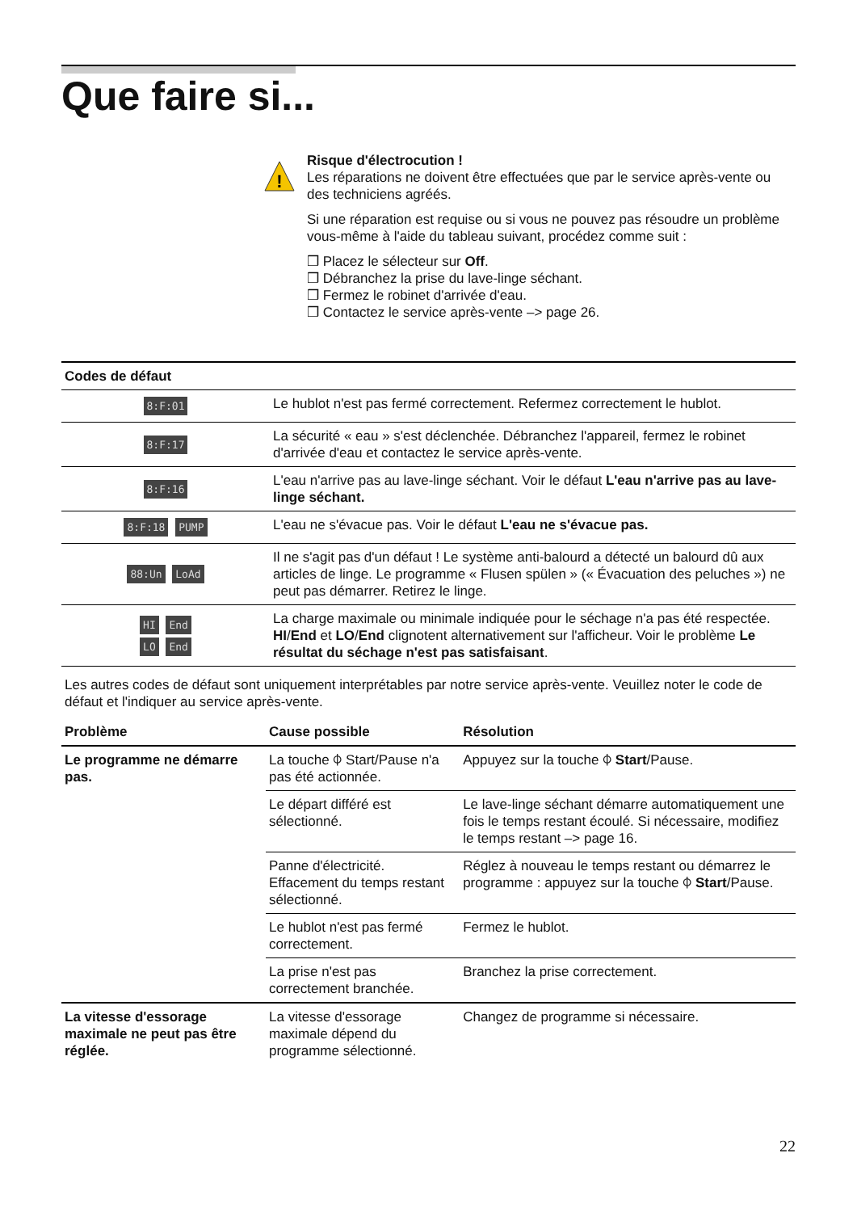Que faire si...
!
Risque d'électrocution !
Les réparations ne doivent être effectuées que par le service après-vente ou des techniciens agréés.
Si une réparation est requise ou si vous ne pouvez pas résoudre un problème vous-même à l'aide du tableau suivant, procédez comme suit :
❒ Placez le sélecteur sur Off.
❒ Débranchez la prise du lave-linge séchant.
❒ Fermez le robinet d'arrivée d'eau.
❒ Contactez le service après-vente –> page 26.
| Codes de défaut | |
| --- | --- |
| 8:F:01 | Le hublot n'est pas fermé correctement. Refermez correctement le hublot. |
| 8:F:17 | La sécurité « eau » s'est déclenchée. Débranchez l'appareil, fermez le robinet d'arrivée d'eau et contactez le service après-vente. |
| 8:F:16 | L'eau n'arrive pas au lave-linge séchant. Voir le défaut L'eau n'arrive pas au lave-linge séchant. |
| 8:F:18 PUMP | L'eau ne s'évacue pas. Voir le défaut L'eau ne s'évacue pas. |
| 88:Un LoAd | Il ne s'agit pas d'un défaut ! Le système anti-balourd a détecté un balourd dû aux articles de linge. Le programme « Flusen spülen » (« Évacuation des peluches ») ne peut pas démarrer. Retirez le linge. |
| HI End LO End | La charge maximale ou minimale indiquée pour le séchage n'a pas été respectée. HI / End et LO / End clignotent alternativement sur l'afficheur. Voir le problème Le résultat du séchage n'est pas satisfaisant . |
Les autres codes de défaut sont uniquement interprétables par notre service après-vente. Veuillez noter le code de défaut et l'indiquer au service après-vente.
| Problème | Cause possible | Résolution |
| --- | --- | --- |
| Le programme ne démarre pas. | La touche ⌽ Start/Pause n'a pas été actionnée. | Appuyez sur la touche ⌽ Start /Pause. |
| | Le départ différé est sélectionné. | Le lave-linge séchant démarre automatiquement une fois le temps restant écoulé. Si nécessaire, modifiez le temps restant –> page 16. |
| | Panne d'électricité. Effacement du temps restant sélectionné. | Réglez à nouveau le temps restant ou démarrez le programme : appuyez sur la touche ⌽ Start /Pause. |
| | Le hublot n'est pas fermé correctement. | Fermez le hublot. |
| | La prise n'est pas correctement branchée. | Branchez la prise correctement. |
| La vitesse d'essorage maximale ne peut pas être réglée. | La vitesse d'essorage maximale dépend du programme sélectionné. | Changez de programme si nécessaire. |
22